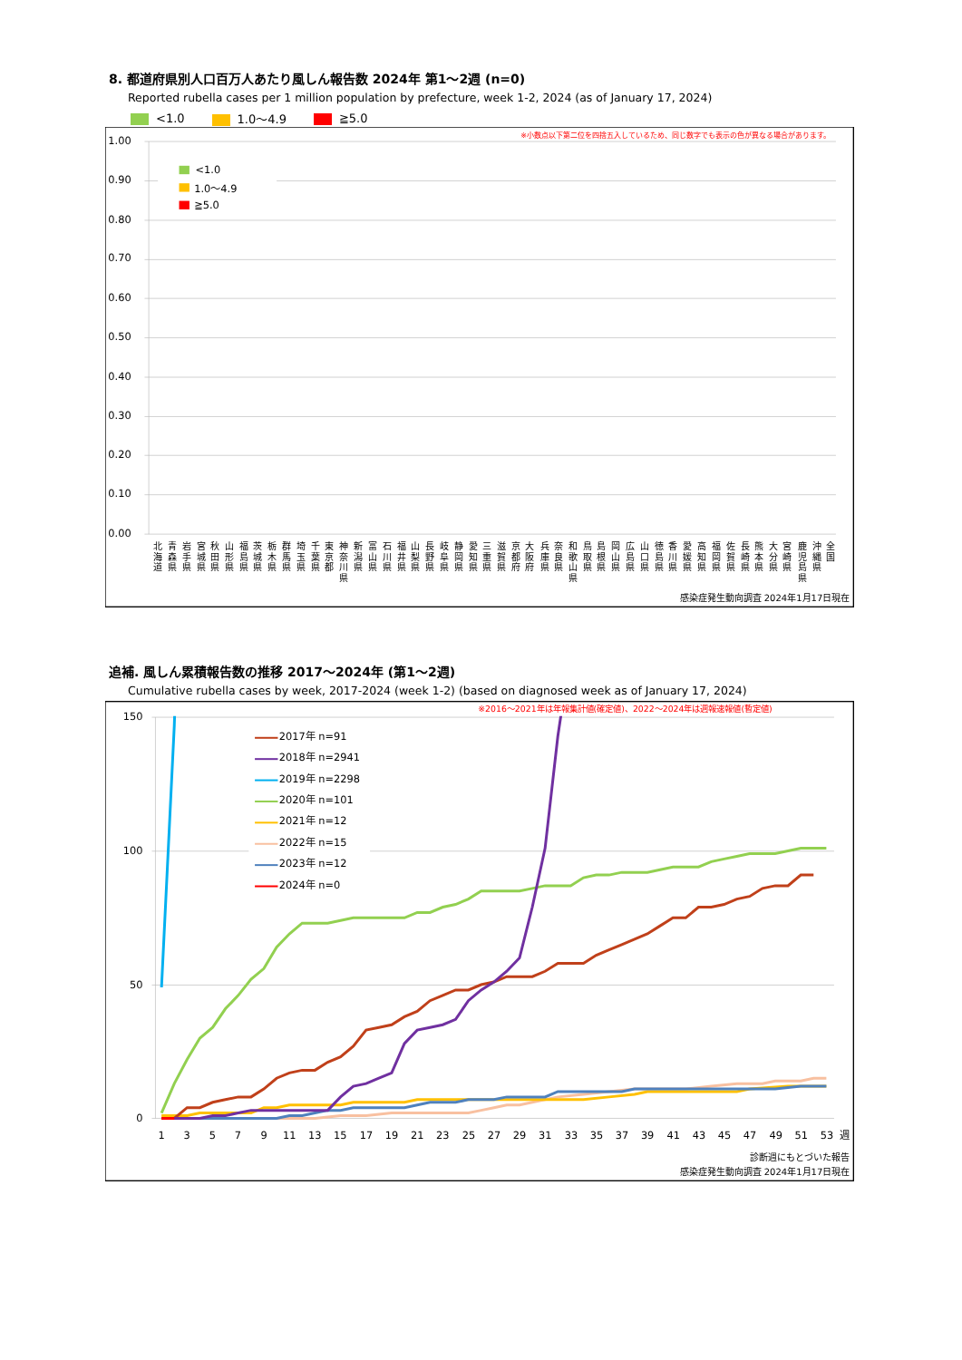8. 都道府県別人口百万人あたり風しん報告数 2024年 第1～2週 (n=0)
Reported rubella cases per 1 million population by prefecture, week 1-2, 2024 (as of January 17, 2024)
<1.0 1.0～4.9 ≧5.0
※小数点以下第二位を四捨五入しているため、同じ数字でも表示の色が異なる場合があります。
1.00
0.90
0.80
0.70
0.60
0.50
0.40
0.30
0.20
0.10
0.00
<1.0
1.0～4.9
≧5.0
北 海 道
青 森 県
岩 手 県
宮 城 県
秋 田 県
山 形 県
福 島 県
茨 城 県
栃 木 県
群 馬 県
埼 玉 県
千 葉 県
東 京 都
神 奈 川 県
新 潟 県
富 山 県
石 川 県
福 井 県
山 梨 県
長 野 県
岐 阜 県
静 岡 県
愛 知 県
三 重 県
滋 賀 県
京 都 府
大 阪 府
兵 庫 県
奈 良 県
和 歌 山 県
鳥 取 県
島 根 県
岡 山 県
広 島 県
山 口 県
徳 島 県
香 川 県
愛 媛 県
高 知 県
福 岡 県
佐 賀 県
長 崎 県
熊 本 県
大 分 県
宮 崎 県
鹿 児 島 県
沖 縄 県
全 国
感染症発生動向調査 2024年1月17日現在
追補. 風しん累積報告数の推移 2017～2024年 (第1～2週)
Cumulative rubella cases by week, 2017-2024 (week 1-2) (based on diagnosed week as of January 17, 2024)
※2016～2021年は年報集計値(確定値)、2022～2024年は週報速報値(暫定値)
150
100
50
0
1
3
5
7
9
11
13
15
17
19
21
23
25
27
29
31
33
35
37
39
41
43
45
47
49
51
53
週
2017年 n=91
2018年 n=2941
2019年 n=2298
2020年 n=101
2021年 n=12
2022年 n=15
2023年 n=12
2024年 n=0
診断週にもとづいた報告
感染症発生動向調査 2024年1月17日現在